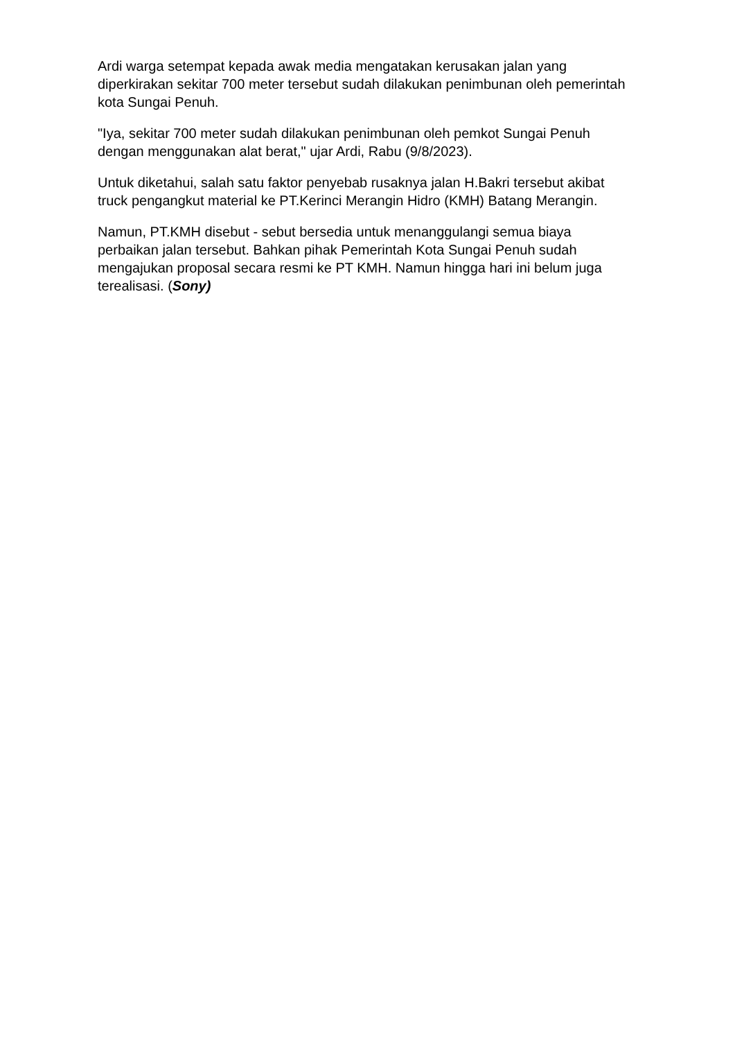Ardi warga setempat kepada awak media mengatakan kerusakan jalan yang diperkirakan sekitar 700 meter tersebut sudah dilakukan penimbunan oleh pemerintah kota Sungai Penuh.
"Iya, sekitar 700 meter sudah dilakukan penimbunan oleh pemkot Sungai Penuh dengan menggunakan alat berat," ujar Ardi, Rabu (9/8/2023).
Untuk diketahui, salah satu faktor penyebab rusaknya jalan H.Bakri tersebut akibat truck pengangkut material ke PT.Kerinci Merangin Hidro (KMH) Batang Merangin.
Namun, PT.KMH disebut - sebut bersedia untuk menanggulangi semua biaya perbaikan jalan tersebut. Bahkan pihak Pemerintah Kota Sungai Penuh sudah mengajukan proposal secara resmi ke PT KMH. Namun hingga hari ini belum juga terealisasi. (Sony)